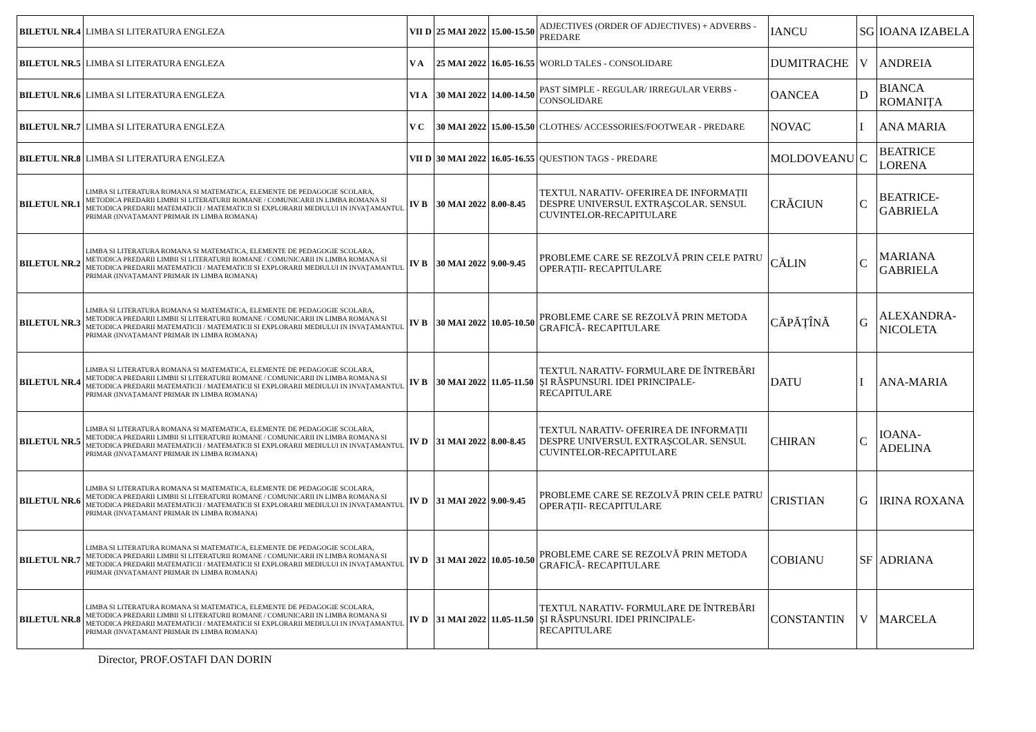| BILETUL NR.4 | LIMBA SI LITERATURA ENGLEZA | VII D | 25 MAI 2022 | 15.00-15.50 | ADJECTIVES (ORDER OF ADJECTIVES) + ADVERBS - PREDARE | IANCU | SG | IOANA IZABELA |
| BILETUL NR.5 | LIMBA SI LITERATURA ENGLEZA | V A | 25 MAI 2022 | 16.05-16.55 | WORLD TALES - CONSOLIDARE | DUMITRACHE | V | ANDREIA |
| BILETUL NR.6 | LIMBA SI LITERATURA ENGLEZA | VI A | 30 MAI 2022 | 14.00-14.50 | PAST SIMPLE - REGULAR/ IRREGULAR VERBS - CONSOLIDARE | OANCEA | D | BIANCA ROMANIȚA |
| BILETUL NR.7 | LIMBA SI LITERATURA ENGLEZA | V C | 30 MAI 2022 | 15.00-15.50 | CLOTHES/ ACCESSORIES/FOOTWEAR - PREDARE | NOVAC | I | ANA MARIA |
| BILETUL NR.8 | LIMBA SI LITERATURA ENGLEZA | VII D | 30 MAI 2022 | 16.05-16.55 | QUESTION TAGS - PREDARE | MOLDOVEANU | C | BEATRICE LORENA |
| BILETUL NR.1 | LIMBA SI LITERATURA ROMANA SI MATEMATICA, ELEMENTE DE PEDAGOGIE SCOLARA, METODICA PREDARII LIMBII SI LITERATURII ROMANE / COMUNICARII IN LIMBA ROMANA SI METODICA PREDARII MATEMATICII / MATEMATICII SI EXPLORARII MEDIULUI IN INVAȚAMANTUL PRIMAR (INVAȚAMANT PRIMAR IN LIMBA ROMANA) | IV B | 30 MAI 2022 | 8.00-8.45 | TEXTUL NARATIV- OFERIREA DE INFORMAȚII DESPRE UNIVERSUL EXTRAȘCOLAR. SENSUL CUVINTELOR-RECAPITULARE | CRĂCIUN | C | BEATRICE-GABRIELA |
| BILETUL NR.2 | LIMBA SI LITERATURA ROMANA SI MATEMATICA, ELEMENTE DE PEDAGOGIE SCOLARA, METODICA PREDARII LIMBII SI LITERATURII ROMANE / COMUNICARII IN LIMBA ROMANA SI METODICA PREDARII MATEMATICII / MATEMATICII SI EXPLORARII MEDIULUI IN INVAȚAMANTUL PRIMAR (INVAȚAMANT PRIMAR IN LIMBA ROMANA) | IV B | 30 MAI 2022 | 9.00-9.45 | PROBLEME CARE SE REZOLVĂ PRIN CELE PATRU OPERAȚII- RECAPITULARE | CĂLIN | C | MARIANA GABRIELA |
| BILETUL NR.3 | LIMBA SI LITERATURA ROMANA SI MATEMATICA, ELEMENTE DE PEDAGOGIE SCOLARA, METODICA PREDARII LIMBII SI LITERATURII ROMANE / COMUNICARII IN LIMBA ROMANA SI METODICA PREDARII MATEMATICII / MATEMATICII SI EXPLORARII MEDIULUI IN INVAȚAMANTUL PRIMAR (INVAȚAMANT PRIMAR IN LIMBA ROMANA) | IV B | 30 MAI 2022 | 10.05-10.50 | PROBLEME CARE SE REZOLVĂ PRIN METODA GRAFICĂ- RECAPITULARE | CĂPĂȚÎNĂ | G | ALEXANDRA-NICOLETA |
| BILETUL NR.4 | LIMBA SI LITERATURA ROMANA SI MATEMATICA, ELEMENTE DE PEDAGOGIE SCOLARA, METODICA PREDARII LIMBII SI LITERATURII ROMANE / COMUNICARII IN LIMBA ROMANA SI METODICA PREDARII MATEMATICII / MATEMATICII SI EXPLORARII MEDIULUI IN INVAȚAMANTUL PRIMAR (INVAȚAMANT PRIMAR IN LIMBA ROMANA) | IV B | 30 MAI 2022 | 11.05-11.50 | TEXTUL NARATIV- FORMULARE DE ÎNTREBĂRI ŞI RĂSPUNSURI. IDEI PRINCIPALE- RECAPITULARE | DATU | I | ANA-MARIA |
| BILETUL NR.5 | LIMBA SI LITERATURA ROMANA SI MATEMATICA, ELEMENTE DE PEDAGOGIE SCOLARA, METODICA PREDARII LIMBII SI LITERATURII ROMANE / COMUNICARII IN LIMBA ROMANA SI METODICA PREDARII MATEMATICII / MATEMATICII SI EXPLORARII MEDIULUI IN INVAȚAMANTUL PRIMAR (INVAȚAMANT PRIMAR IN LIMBA ROMANA) | IV D | 31 MAI 2022 | 8.00-8.45 | TEXTUL NARATIV- OFERIREA DE INFORMAȚII DESPRE UNIVERSUL EXTRAȘCOLAR. SENSUL CUVINTELOR-RECAPITULARE | CHIRAN | C | IOANA-ADELINA |
| BILETUL NR.6 | LIMBA SI LITERATURA ROMANA SI MATEMATICA, ELEMENTE DE PEDAGOGIE SCOLARA, METODICA PREDARII LIMBII SI LITERATURII ROMANE / COMUNICARII IN LIMBA ROMANA SI METODICA PREDARII MATEMATICII / MATEMATICII SI EXPLORARII MEDIULUI IN INVAȚAMANTUL PRIMAR (INVAȚAMANT PRIMAR IN LIMBA ROMANA) | IV D | 31 MAI 2022 | 9.00-9.45 | PROBLEME CARE SE REZOLVĂ PRIN CELE PATRU OPERAȚII- RECAPITULARE | CRISTIAN | G | IRINA ROXANA |
| BILETUL NR.7 | LIMBA SI LITERATURA ROMANA SI MATEMATICA, ELEMENTE DE PEDAGOGIE SCOLARA, METODICA PREDARII LIMBII SI LITERATURII ROMANE / COMUNICARII IN LIMBA ROMANA SI METODICA PREDARII MATEMATICII / MATEMATICII SI EXPLORARII MEDIULUI IN INVAȚAMANTUL PRIMAR (INVAȚAMANT PRIMAR IN LIMBA ROMANA) | IV D | 31 MAI 2022 | 10.05-10.50 | PROBLEME CARE SE REZOLVĂ PRIN METODA GRAFICĂ- RECAPITULARE | COBIANU | SF | ADRIANA |
| BILETUL NR.8 | LIMBA SI LITERATURA ROMANA SI MATEMATICA, ELEMENTE DE PEDAGOGIE SCOLARA, METODICA PREDARII LIMBII SI LITERATURII ROMANE / COMUNICARII IN LIMBA ROMANA SI METODICA PREDARII MATEMATICII / MATEMATICII SI EXPLORARII MEDIULUI IN INVAȚAMANTUL PRIMAR (INVAȚAMANT PRIMAR IN LIMBA ROMANA) | IV D | 31 MAI 2022 | 11.05-11.50 | TEXTUL NARATIV- FORMULARE DE ÎNTREBĂRI ŞI RĂSPUNSURI. IDEI PRINCIPALE- RECAPITULARE | CONSTANTIN | V | MARCELA |
Director, PROF.OSTAFI DAN DORIN